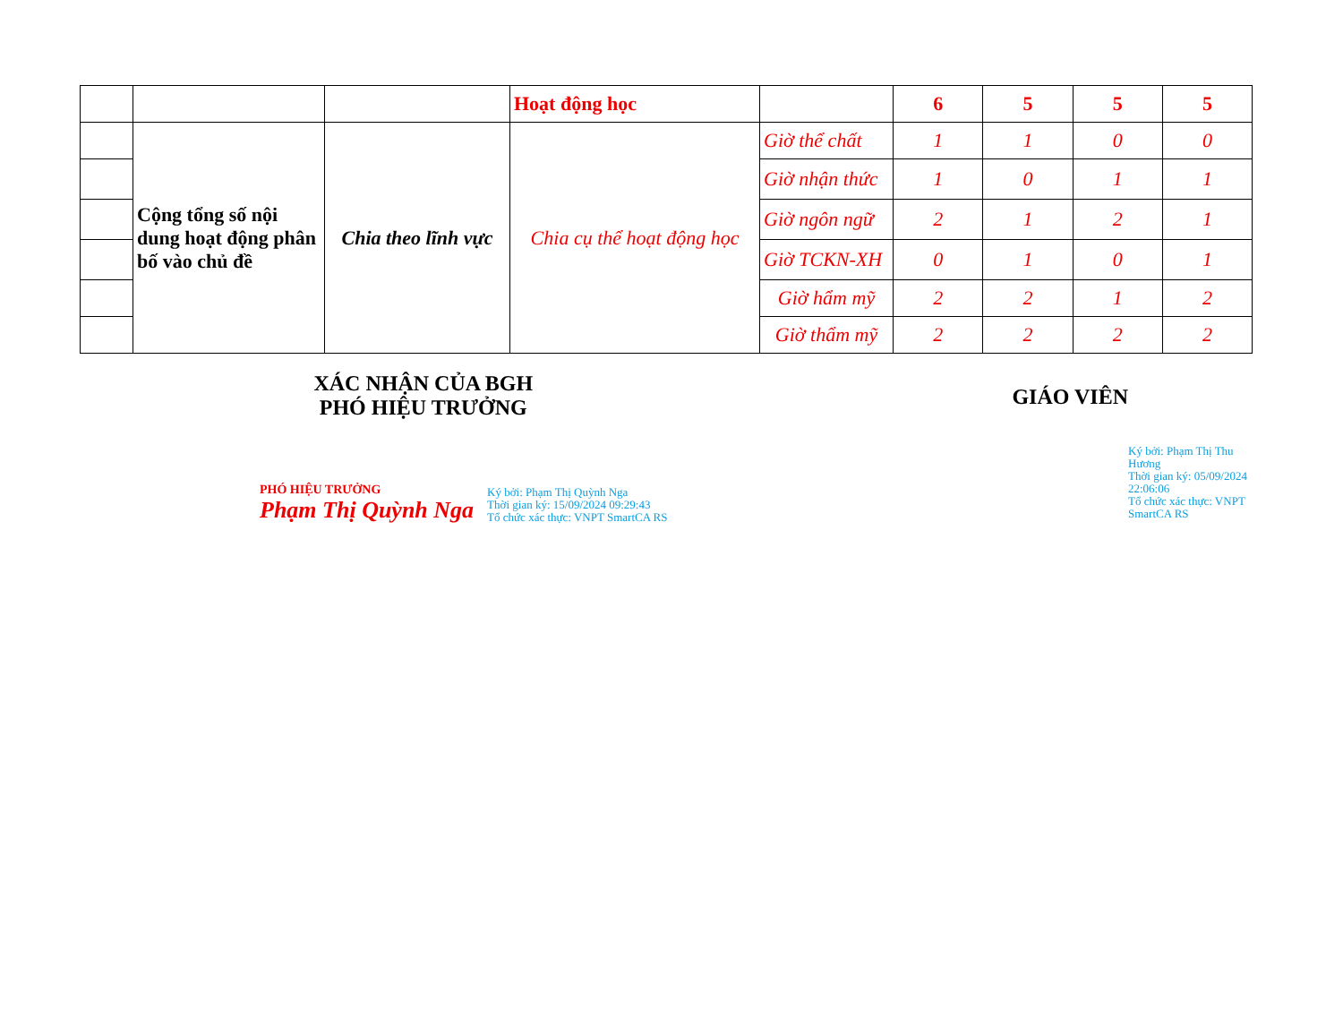| | | | Hoạt động học | | 6 | 5 | 5 | 5 |
| | Cộng tổng số nội dung hoạt động phân bố vào chủ đề | Chia theo lĩnh vực | Chia cụ thể hoạt động học | Giờ thể chất | 1 | 1 | 0 | 0 |
| | | | | Giờ nhận thức | 1 | 0 | 1 | 1 |
| | | | | Giờ ngôn ngữ | 2 | 1 | 2 | 1 |
| | | | | Giờ TCKN-XH | 0 | 1 | 0 | 1 |
| | | | | Giờ hẩm mỹ | 2 | 2 | 1 | 2 |
| | | | | Giờ thẩm mỹ | 2 | 2 | 2 | 2 |
XÁC NHẬN CỦA BGH
PHÓ HIỆU TRƯỞNG
PHÓ HIỆU TRƯỞNG
Phạm Thị Quỳnh Nga
Ký bởi: Phạm Thị Quỳnh Nga
Thời gian ký: 15/09/2024 09:29:43
Tổ chức xác thực: VNPT SmartCA RS
GIÁO VIÊN
Ký bởi: Phạm Thị Thu Hương
Thời gian ký: 05/09/2024 22:06:06
Tổ chức xác thực: VNPT SmartCA RS